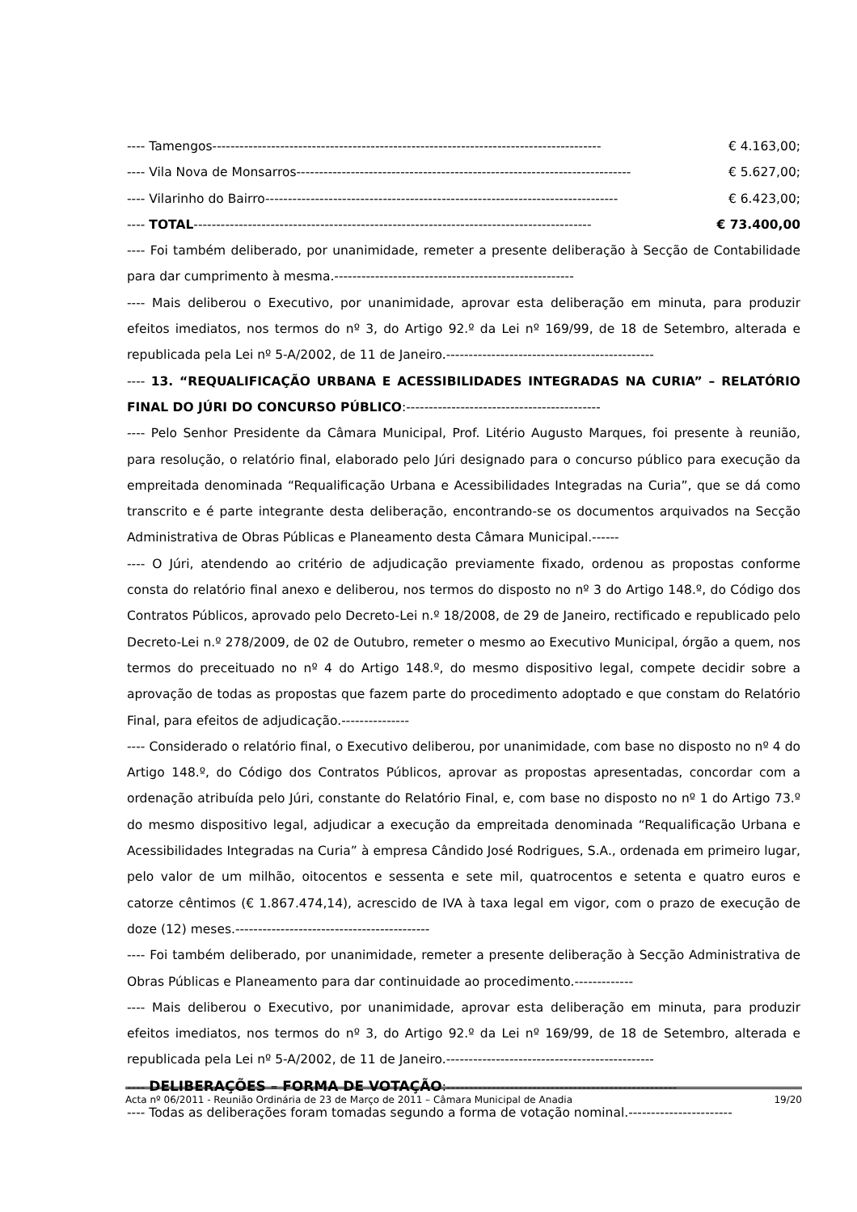---- Tamengos-------------------------------------------------------------------------------------- € 4.163,00;
---- Vila Nova de Monsarros-------------------------------------------------------------------------- € 5.627,00;
---- Vilarinho do Bairro------------------------------------------------------------------------------ € 6.423,00;
---- TOTAL---------------------------------------------------------------------------------------- € 73.400,00
---- Foi também deliberado, por unanimidade, remeter a presente deliberação à Secção de Contabilidade para dar cumprimento à mesma.-----------------------------------------------------
---- Mais deliberou o Executivo, por unanimidade, aprovar esta deliberação em minuta, para produzir efeitos imediatos, nos termos do nº 3, do Artigo 92.º da Lei nº 169/99, de 18 de Setembro, alterada e republicada pela Lei nº 5-A/2002, de 11 de Janeiro.----------------------------------------------
---- 13. “REQUALIFICAÇÃO URBANA E ACESSIBILIDADES INTEGRADAS NA CURIA” – RELATÓRIO FINAL DO JÚRI DO CONCURSO PÚBLICO:-------------------------------------------
---- Pelo Senhor Presidente da Câmara Municipal, Prof. Litério Augusto Marques, foi presente à reunião, para resolução, o relatório final, elaborado pelo Júri designado para o concurso público para execução da empreitada denominada “Requalificação Urbana e Acessibilidades Integradas na Curia”, que se dá como transcrito e é parte integrante desta deliberação, encontrando-se os documentos arquivados na Secção Administrativa de Obras Públicas e Planeamento desta Câmara Municipal.------
---- O Júri, atendendo ao critério de adjudicação previamente fixado, ordenou as propostas conforme consta do relatório final anexo e deliberou, nos termos do disposto no nº 3 do Artigo 148.º, do Código dos Contratos Públicos, aprovado pelo Decreto-Lei n.º 18/2008, de 29 de Janeiro, rectificado e republicado pelo Decreto-Lei n.º 278/2009, de 02 de Outubro, remeter o mesmo ao Executivo Municipal, órgão a quem, nos termos do preceituado no nº 4 do Artigo 148.º, do mesmo dispositivo legal, compete decidir sobre a aprovação de todas as propostas que fazem parte do procedimento adoptado e que constam do Relatório Final, para efeitos de adjudicação.---------------
---- Considerado o relatório final, o Executivo deliberou, por unanimidade, com base no disposto no nº 4 do Artigo 148.º, do Código dos Contratos Públicos, aprovar as propostas apresentadas, concordar com a ordenação atribuída pelo Júri, constante do Relatório Final, e, com base no disposto no nº 1 do Artigo 73.º do mesmo dispositivo legal, adjudicar a execução da empreitada denominada “Requalificação Urbana e Acessibilidades Integradas na Curia” à empresa Cândido José Rodrigues, S.A., ordenada em primeiro lugar, pelo valor de um milhão, oitocentos e sessenta e sete mil, quatrocentos e setenta e quatro euros e catorze cêntimos (€ 1.867.474,14), acrescido de IVA à taxa legal em vigor, com o prazo de execução de doze (12) meses.-------------------------------------------
---- Foi também deliberado, por unanimidade, remeter a presente deliberação à Secção Administrativa de Obras Públicas e Planeamento para dar continuidade ao procedimento.-------------
---- Mais deliberou o Executivo, por unanimidade, aprovar esta deliberação em minuta, para produzir efeitos imediatos, nos termos do nº 3, do Artigo 92.º da Lei nº 169/99, de 18 de Setembro, alterada e republicada pela Lei nº 5-A/2002, de 11 de Janeiro.----------------------------------------------
---- DELIBERAÇÕES – FORMA DE VOTAÇÃO:---------------------------------------------------
---- Todas as deliberações foram tomadas segundo a forma de votação nominal.-----------------------
Acta nº 06/2011 - Reunião Ordinária de 23 de Março de 2011 – Câmara Municipal de Anadia 19/20